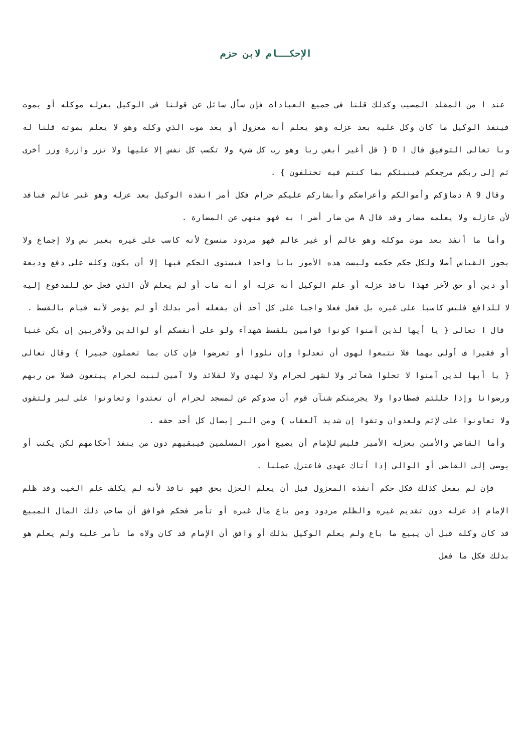الإحكــام لابن حزم
عند ا من المقلد المصيب وكذلك قلنا في جميع العبادات فإن سأل سائل عن قولنا في الوكيل يعزله موكله أو يموت فينفذ الوكيل ما كان وكل عليه بعد عزله وهو يعلم أنه معزول أو بعد موت الذي وكله وهو لا يعلم بموته قلنا له وبا تعالى التوفيق قال ا D { قل أغير أبغي ربا وهو رب كل شيء ولا تكسب كل نفس إلا عليها ولا تزر وازرة وزر أخرى ثم إلى ربكم مرجعكم فينبئكم بما كنتم فيه تختلفون } .
وقال 9 A دماؤكم وأموالكم وأعراضكم وأبشاركم عليكم حرام فكل أمر انفذه الوكيل بعد عزله وهو غير عالم فنافذ لأن عازله ولا يعلمه مضار وقد قال A من ضار أضر ا به فهو منهي عن المضارة .
وأما ما أنفذ بعد موت موكله وهو عالم أو غير عالم فهو مردود منسوخ لأنه كاسب على غيره بغير نص ولا إجماع ولا يجوز القياس أصلا ولكل حكم حكمه وليست هذه الأمور بابا واحدا فيستوي الحكم فيها إلا أن يكون وكله على دفع وديعة أو دين أو حق لآخر فهذا نافذ عزله أو علم الوكيل أنه عزله أو أنه مات أو لم يعلم لأن الذي فعل حق للمدفوع إليه لا للدافع فليس كاسبا على غيره بل فعل فعلا واجبا على كل أحد أن يفعله أمر بذلك أو لم يؤمر لأنه قيام بالقسط .
قال ا تعالى { يا أيها لذين آمنوا كونوا قوامين بلقسط شهدآء ولو على أنفسكم أو لوالدين ولأقربين إن يكن غنيا أو فقيرا ف أولى بهما فلا تتبعوا لهوى أن تعدلوا وإن تلووا أو تعرضوا فإن كان بما تعملون خبيرا } وقال تعالى { يا أيها لذين آمنوا لا تحلوا شعآئر ولا لشهر لحرام ولا لهدي ولا لقلائد ولا آمين لبيت لحرام يبتغون فضلا من ربهم ورضوانا وإذا حللتم فصطادوا ولا يجرمنكم شنآن قوم أن صدوكم عن لمسجد لحرام أن تعتدوا وتعاونوا على لبر ولتقوى ولا تعاونوا على لإثم ولعدوان وتقوا إن شديد آلعقاب } ومن البر إيصال كل أحد حقه .
وأما القاضي والأمين يعزله الأمير فليس للإمام أن يضيع أمور المسلمين فيبقيهم دون من ينفذ أحكامهم لكن يكتب أو يوصي إلى القاضي أو الوالي إذا أتاك عهدي فاعتزل عملنا .
فإن لم يفعل كذلك فكل حكم أنفذه المعزول قبل أن يعلم العزل بحق فهو نافذ لأنه لم يكلف علم الغيب وقد ظلم الإمام إذ عزله دون تقديم غيره والظلم مردود ومن باع مال غيره أو تأمر فحكم فوافق أن صاحب ذلك المال المبيع قد كان وكله قبل أن يبيع ما باع ولم يعلم الوكيل بذلك أو وافق أن الإمام قد كان ولاه ما تأمر عليه ولم يعلم هو بذلك فكل ما فعل